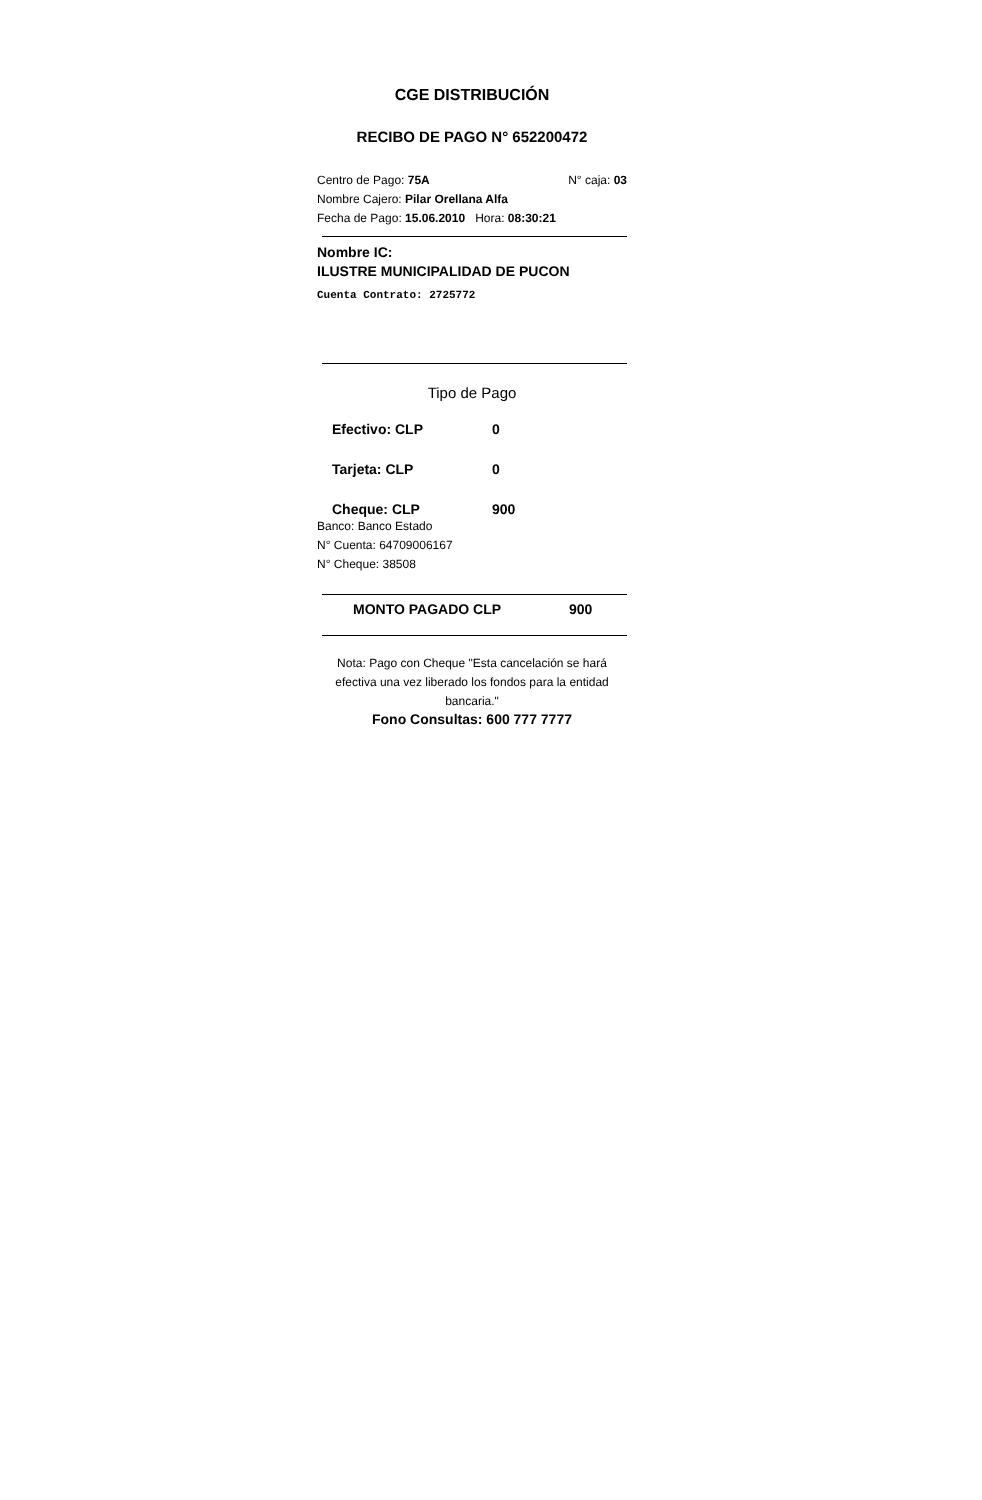CGE DISTRIBUCIÓN
RECIBO DE PAGO N° 652200472
Centro de Pago: 75A N° caja: 03
Nombre Cajero: Pilar Orellana Alfa
Fecha de Pago: 15.06.2010 Hora: 08:30:21
Nombre IC:
ILUSTRE MUNICIPALIDAD DE PUCON
Cuenta Contrato: 2725772
Tipo de Pago
Efectivo: CLP 0
Tarjeta: CLP 0
Cheque: CLP 900
Banco: Banco Estado
N° Cuenta: 64709006167
N° Cheque: 38508
MONTO PAGADO CLP 900
Nota: Pago con Cheque "Esta cancelación se hará efectiva una vez liberado los fondos para la entidad bancaria."
Fono Consultas: 600 777 7777